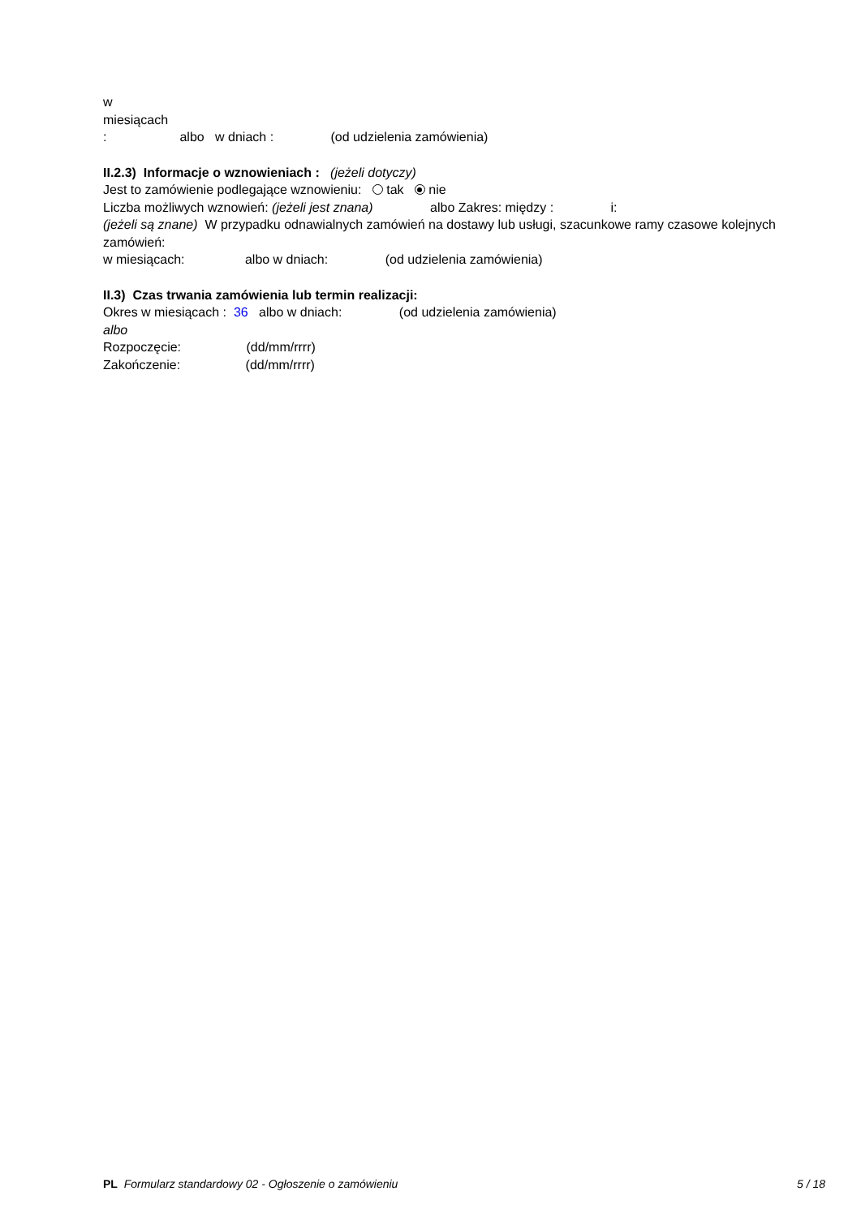w miesiącach : albo w dniach : (od udzielenia zamówienia)
II.2.3) Informacje o wznowieniach : (jeżeli dotyczy)
Jest to zamówienie podlegające wznowieniu: tak nie
Liczba możliwych wznowień: (jeżeli jest znana) albo Zakres: między : i:
(jeżeli są znane) W przypadku odnawialnych zamówień na dostawy lub usługi, szacunkowe ramy czasowe kolejnych zamówień:
w miesiącach: albo w dniach: (od udzielenia zamówienia)
II.3) Czas trwania zamówienia lub termin realizacji:
Okres w miesiącach : 36 albo w dniach: (od udzielenia zamówienia)
albo
Rozpoczęcie: (dd/mm/rrrr)
Zakończenie: (dd/mm/rrrr)
PL Formularz standardowy 02 - Ogłoszenie o zamówieniu 5 / 18